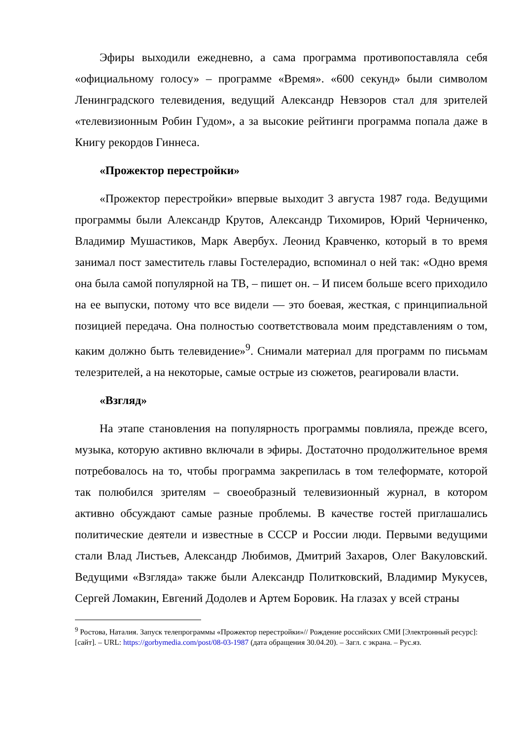Эфиры выходили ежедневно, а сама программа противопоставляла себя «официальному голосу» – программе «Время». «600 секунд» были символом Ленинградского телевидения, ведущий Александр Невзоров стал для зрителей «телевизионным Робин Гудом», а за высокие рейтинги программа попала даже в Книгу рекордов Гиннеса.
«Прожектор перестройки»
«Прожектор перестройки» впервые выходит 3 августа 1987 года. Ведущими программы были Александр Крутов, Александр Тихомиров, Юрий Черниченко, Владимир Мушастиков, Марк Авербух. Леонид Кравченко, который в то время занимал пост заместитель главы Гостелерадио, вспоминал о ней так: «Одно время она была самой популярной на ТВ, – пишет он. – И писем больше всего приходило на ее выпуски, потому что все видели — это боевая, жесткая, с принципиальной позицией передача. Она полностью соответствовала моим представлениям о том, каким должно быть телевидение»<sup>9</sup>. Снимали материал для программ по письмам телезрителей, а на некоторые, самые острые из сюжетов, реагировали власти.
«Взгляд»
На этапе становления на популярность программы повлияла, прежде всего, музыка, которую активно включали в эфиры. Достаточно продолжительное время потребовалось на то, чтобы программа закрепилась в том телеформате, которой так полюбился зрителям – своеобразный телевизионный журнал, в котором активно обсуждают самые разные проблемы. В качестве гостей приглашались политические деятели и известные в СССР и России люди. Первыми ведущими стали Влад Листьев, Александр Любимов, Дмитрий Захаров, Олег Вакуловский. Ведущими «Взгляда» также были Александр Политковский, Владимир Мукусев, Сергей Ломакин, Евгений Додолев и Артем Боровик. На глазах у всей страны
<sup>9</sup> Ростова, Наталия. Запуск телепрограммы «Прожектор перестройки»// Рождение российских СМИ [Электронный ресурс]: [сайт]. – URL: https://gorbymedia.com/post/08-03-1987 (дата обращения 30.04.20). – Загл. с экрана. – Рус.яз.